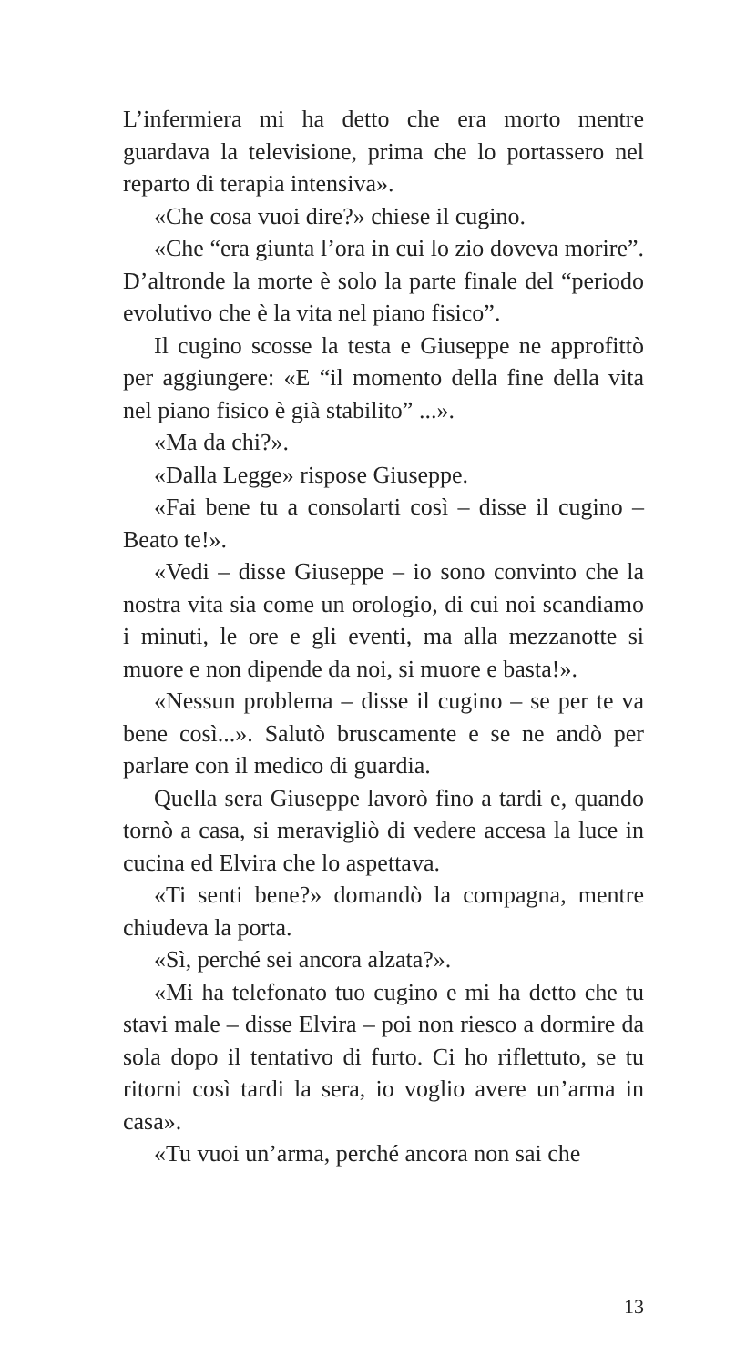L’infermiera mi ha detto che era morto mentre guardava la televisione, prima che lo portassero nel reparto di terapia intensiva».
«Che cosa vuoi dire?» chiese il cugino.
«Che “era giunta l’ora in cui lo zio doveva morire”. D’altronde la morte è solo la parte finale del “periodo evolutivo che è la vita nel piano fisico”.
Il cugino scosse la testa e Giuseppe ne approfittò per aggiungere: «E “il momento della fine della vita nel piano fisico è già stabilito” ...».
«Ma da chi?».
«Dalla Legge» rispose Giuseppe.
«Fai bene tu a consolarti così – disse il cugino – Beato te!».
«Vedi – disse Giuseppe – io sono convinto che la nostra vita sia come un orologio, di cui noi scandiamo i minuti, le ore e gli eventi, ma alla mezzanotte si muore e non dipende da noi, si muore e basta!».
«Nessun problema – disse il cugino – se per te va bene così...». Salutò bruscamente e se ne andò per parlare con il medico di guardia.
Quella sera Giuseppe lavorò fino a tardi e, quando tornò a casa, si meravigliò di vedere accesa la luce in cucina ed Elvira che lo aspettava.
«Ti senti bene?» domandò la compagna, mentre chiudeva la porta.
«Sì, perché sei ancora alzata?».
«Mi ha telefonato tuo cugino e mi ha detto che tu stavi male – disse Elvira – poi non riesco a dormire da sola dopo il tentativo di furto. Ci ho riflettuto, se tu ritorni così tardi la sera, io voglio avere un’arma in casa».
«Tu vuoi un’arma, perché ancora non sai che
13